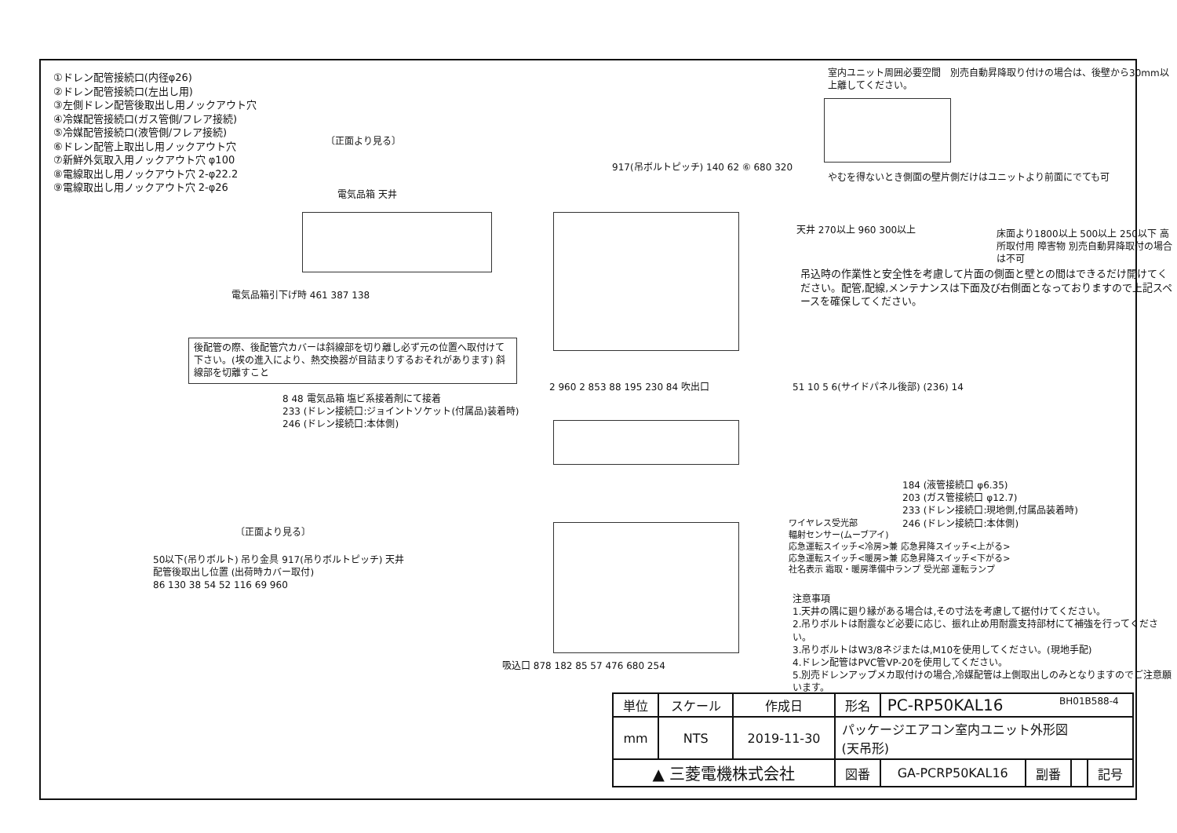①ドレン配管接続口(内径φ26)
②ドレン配管接続口(左出し用)
③左側ドレン配管後取出し用ノックアウト穴
④冷媒配管接続口(ガス管側/フレア接続)
⑤冷媒配管接続口(液管側/フレア接続)
⑥ドレン配管上取出し用ノックアウト穴
⑦新鮮外気取入用ノックアウト穴 φ100
⑧電線取出し用ノックアウト穴 2-φ22.2
⑨電線取出し用ノックアウト穴 2-φ26
〔正面より見る〕
電気品箱 天井
電気品箱引下げ時 461 387 138
後配管の際、後配管穴カバーは斜線部を切り離し必ず元の位置へ取付けて下さい。(埃の進入により、熱交換器が目詰まりするおそれがあります) 斜線部を切離すこと
917(吊ボルトピッチ) 140 62 ⑥ 680 320
室内ユニット周囲必要空間　別売自動昇降取り付けの場合は、後壁から30mm以上離してください。
やむを得ないとき側面の壁片側だけはユニットより前面にでても可
天井 270以上 960 300以上
吊込時の作業性と安全性を考慮して片面の側面と壁との間はできるだけ開けてください。配管,配線,メンテナンスは下面及び右側面となっておりますので上記スペースを確保してください。
床面より1800以上 500以上 250以下 高所取付用 障害物 別売自動昇降取付の場合は不可
8 48 電気品箱 塩ビ系接着剤にて接着
233 (ドレン接続口:ジョイントソケット(付属品)装着時)
246 (ドレン接続口:本体側)
2 960 2 853 88 195 230 84 吹出口
51 10 5 6(サイドパネル後部) (236) 14
184 (液管接続口 φ6.35)
203 (ガス管接続口 φ12.7)
233 (ドレン接続口:現地側,付属品装着時)
246 (ドレン接続口:本体側)
〔正面より見る〕
50以下(吊りボルト) 吊り金具 917(吊りボルトピッチ) 天井
配管後取出し位置 (出荷時カバー取付)
86 130 38 54 52 116 69 960
吸込口 878 182 85 57 476 680 254
ワイヤレス受光部
輻射センサー(ムーブアイ)
応急運転スイッチ<冷房>兼 応急昇降スイッチ<上がる>
応急運転スイッチ<暖房>兼 応急昇降スイッチ<下がる>
社名表示 霜取・暖房準備中ランプ 受光部 運転ランプ
注意事項
1.天井の隅に廻り縁がある場合は,その寸法を考慮して据付けてください。
2.吊りボルトは耐震など必要に応じ、振れ止め用耐震支持部材にて補強を行ってください。
3.吊りボルトはW3/8ネジまたは,M10を使用してください。(現地手配)
4.ドレン配管はPVC管VP-20を使用してください。
5.別売ドレンアップメカ取付けの場合,冷媒配管は上側取出しのみとなりますのでご注意願います。
BH01B588-4
| 単位 | スケール | 作成日 | 形名 | PC-RP50KAL16 | | | |
| mm | NTS | 2019-11-30 | パッケージエアコン室内ユニット外形図 (天吊形) | | | | |
| ▲ 三菱電機株式会社 | | | 図番 | GA-PCRP50KAL16 | 副番 | | 記号 |